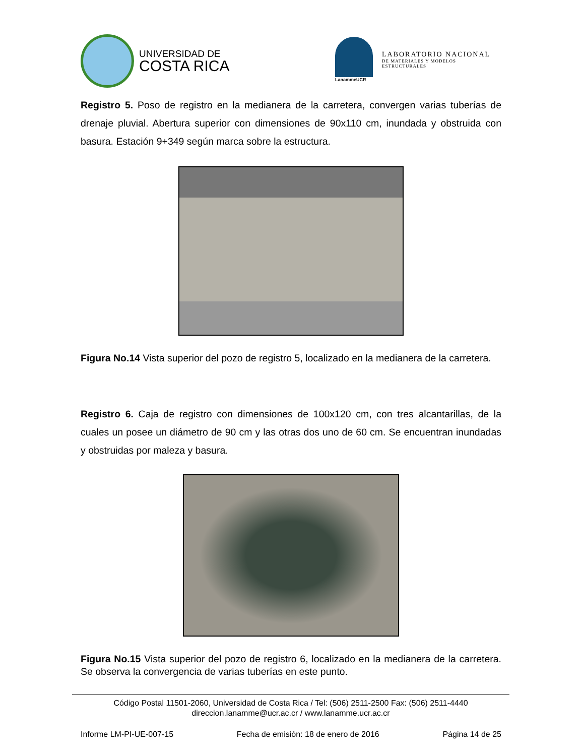UNIVERSIDAD DE
COSTA RICA
LanammeUCR
LABORATORIO NACIONAL
DE MATERIALES Y MODELOS ESTRUCTURALES
Registro 5. Poso de registro en la medianera de la carretera, convergen varias tuberías de drenaje pluvial. Abertura superior con dimensiones de 90x110 cm, inundada y obstruida con basura. Estación 9+349 según marca sobre la estructura.
Figura No.14 Vista superior del pozo de registro 5, localizado en la medianera de la carretera.
Registro 6. Caja de registro con dimensiones de 100x120 cm, con tres alcantarillas, de la cuales un posee un diámetro de 90 cm y las otras dos uno de 60 cm. Se encuentran inundadas y obstruidas por maleza y basura.
Figura No.15 Vista superior del pozo de registro 6, localizado en la medianera de la carretera. Se observa la convergencia de varias tuberías en este punto.
Código Postal 11501-2060, Universidad de Costa Rica / Tel: (506) 2511-2500 Fax: (506) 2511-4440
direccion.lanamme@ucr.ac.cr / www.lanamme.ucr.ac.cr
Informe LM-PI-UE-007-15 Fecha de emisión: 18 de enero de 2016 Página 14 de 25